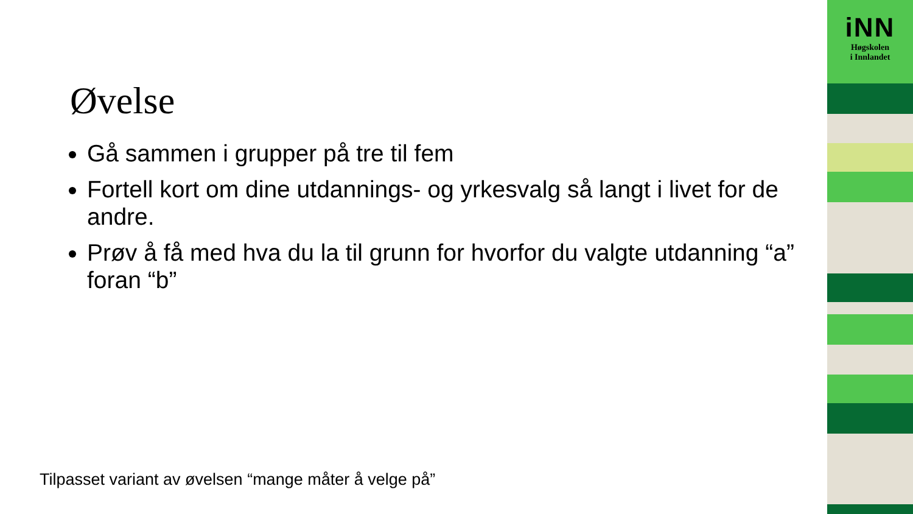Øvelse
Gå sammen i grupper på tre til fem
Fortell kort om dine utdannings- og yrkesvalg så langt i livet for de andre.
Prøv å få med hva du la til grunn for hvorfor du valgte utdanning “a” foran “b”
Tilpasset variant av øvelsen “mange måter å velge på”
iNN
Høgskolen
i Innlandet